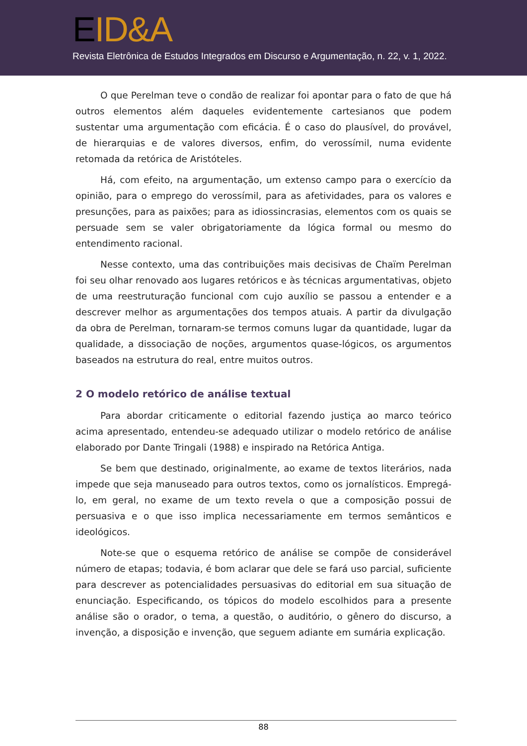EID&A
Revista Eletrônica de Estudos Integrados em Discurso e Argumentação, n. 22, v. 1, 2022.
O que Perelman teve o condão de realizar foi apontar para o fato de que há outros elementos além daqueles evidentemente cartesianos que podem sustentar uma argumentação com eficácia. É o caso do plausível, do provável, de hierarquias e de valores diversos, enfim, do verossímil, numa evidente retomada da retórica de Aristóteles.
Há, com efeito, na argumentação, um extenso campo para o exercício da opinião, para o emprego do verossímil, para as afetividades, para os valores e presunções, para as paixões; para as idiossincrasias, elementos com os quais se persuade sem se valer obrigatoriamente da lógica formal ou mesmo do entendimento racional.
Nesse contexto, uma das contribuições mais decisivas de Chaïm Perelman foi seu olhar renovado aos lugares retóricos e às técnicas argumentativas, objeto de uma reestruturação funcional com cujo auxílio se passou a entender e a descrever melhor as argumentações dos tempos atuais. A partir da divulgação da obra de Perelman, tornaram-se termos comuns lugar da quantidade, lugar da qualidade, a dissociação de noções, argumentos quase-lógicos, os argumentos baseados na estrutura do real, entre muitos outros.
2 O modelo retórico de análise textual
Para abordar criticamente o editorial fazendo justiça ao marco teórico acima apresentado, entendeu-se adequado utilizar o modelo retórico de análise elaborado por Dante Tringali (1988) e inspirado na Retórica Antiga.
Se bem que destinado, originalmente, ao exame de textos literários, nada impede que seja manuseado para outros textos, como os jornalísticos. Empregá-lo, em geral, no exame de um texto revela o que a composição possui de persuasiva e o que isso implica necessariamente em termos semânticos e ideológicos.
Note-se que o esquema retórico de análise se compõe de considerável número de etapas; todavia, é bom aclarar que dele se fará uso parcial, suficiente para descrever as potencialidades persuasivas do editorial em sua situação de enunciação. Especificando, os tópicos do modelo escolhidos para a presente análise são o orador, o tema, a questão, o auditório, o gênero do discurso, a invenção, a disposição e invenção, que seguem adiante em sumária explicação.
88